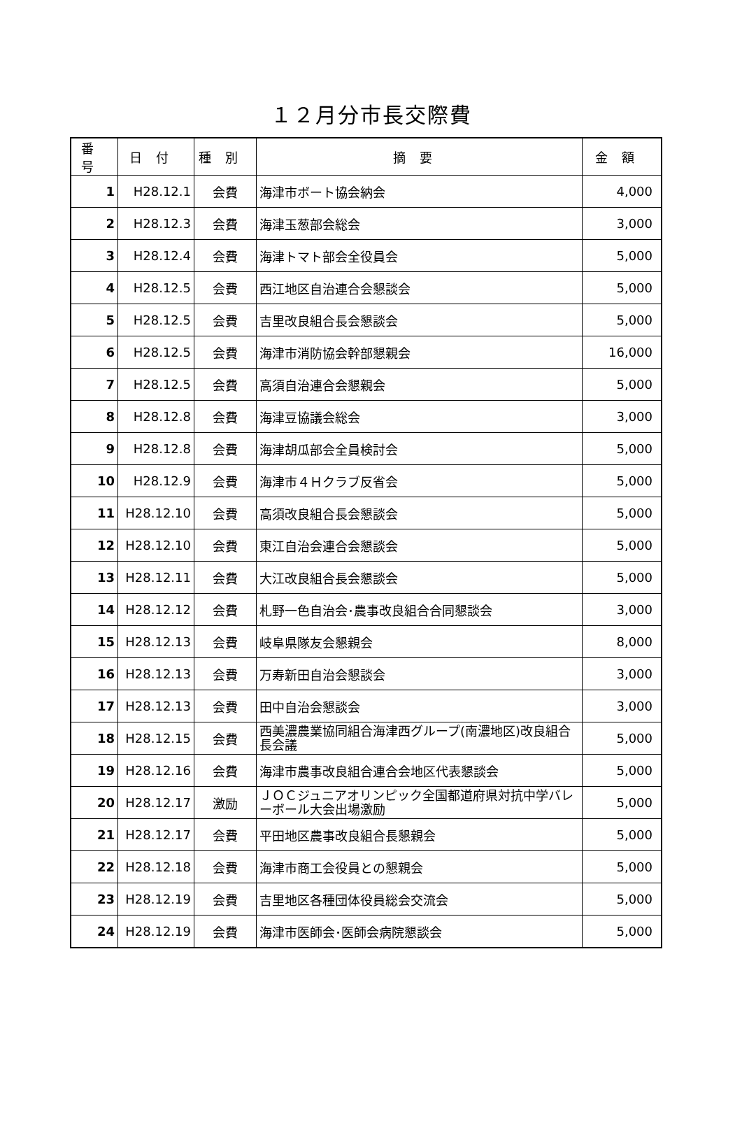１２月分市長交際費
| 番号 | 日付 | 種別 | 摘要 | 金額 |
| --- | --- | --- | --- | --- |
| 1 | H28.12.1 | 会費 | 海津市ボート協会納会 | 4,000 |
| 2 | H28.12.3 | 会費 | 海津玉葱部会総会 | 3,000 |
| 3 | H28.12.4 | 会費 | 海津トマト部会全役員会 | 5,000 |
| 4 | H28.12.5 | 会費 | 西江地区自治連合会懇談会 | 5,000 |
| 5 | H28.12.5 | 会費 | 吉里改良組合長会懇談会 | 5,000 |
| 6 | H28.12.5 | 会費 | 海津市消防協会幹部懇親会 | 16,000 |
| 7 | H28.12.5 | 会費 | 高須自治連合会懇親会 | 5,000 |
| 8 | H28.12.8 | 会費 | 海津豆協議会総会 | 3,000 |
| 9 | H28.12.8 | 会費 | 海津胡瓜部会全員検討会 | 5,000 |
| 10 | H28.12.9 | 会費 | 海津市４Ｈクラブ反省会 | 5,000 |
| 11 | H28.12.10 | 会費 | 高須改良組合長会懇談会 | 5,000 |
| 12 | H28.12.10 | 会費 | 東江自治会連合会懇談会 | 5,000 |
| 13 | H28.12.11 | 会費 | 大江改良組合長会懇談会 | 5,000 |
| 14 | H28.12.12 | 会費 | 札野一色自治会･農事改良組合合同懇談会 | 3,000 |
| 15 | H28.12.13 | 会費 | 岐阜県隊友会懇親会 | 8,000 |
| 16 | H28.12.13 | 会費 | 万寿新田自治会懇談会 | 3,000 |
| 17 | H28.12.13 | 会費 | 田中自治会懇談会 | 3,000 |
| 18 | H28.12.15 | 会費 | 西美濃農業協同組合海津西グループ(南濃地区)改良組合長会議 | 5,000 |
| 19 | H28.12.16 | 会費 | 海津市農事改良組合連合会地区代表懇談会 | 5,000 |
| 20 | H28.12.17 | 激励 | ＪＯＣジュニアオリンピック全国都道府県対抗中学バレーボール大会出場激励 | 5,000 |
| 21 | H28.12.17 | 会費 | 平田地区農事改良組合長懇親会 | 5,000 |
| 22 | H28.12.18 | 会費 | 海津市商工会役員との懇親会 | 5,000 |
| 23 | H28.12.19 | 会費 | 吉里地区各種団体役員総会交流会 | 5,000 |
| 24 | H28.12.19 | 会費 | 海津市医師会･医師会病院懇談会 | 5,000 |